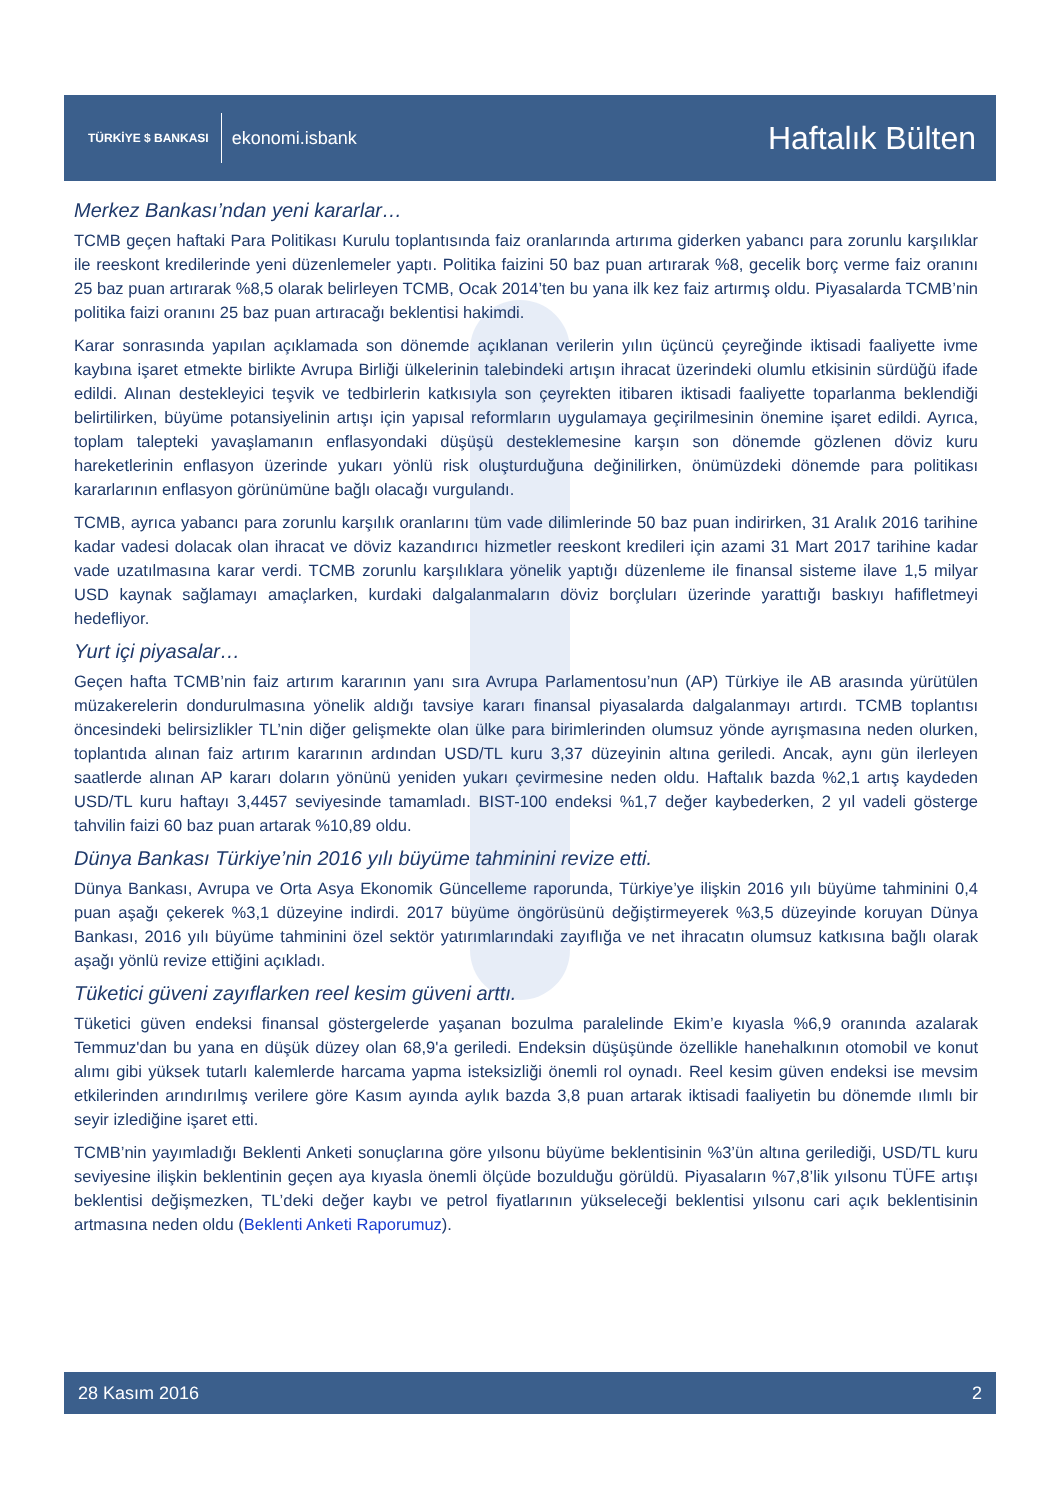TÜRKİYE $ BANKASI ekonomi.isbank
Haftalık Bülten
Merkez Bankası’ndan yeni kararlar…
TCMB geçen haftaki Para Politikası Kurulu toplantısında faiz oranlarında artırıma giderken yabancı para zorunlu karşılıklar ile reeskont kredilerinde yeni düzenlemeler yaptı. Politika faizini 50 baz puan artırarak %8, gecelik borç verme faiz oranını 25 baz puan artırarak %8,5 olarak belirleyen TCMB, Ocak 2014’ten bu yana ilk kez faiz artırmış oldu. Piyasalarda TCMB’nin politika faizi oranını 25 baz puan artıracağı beklentisi hakimdi.
Karar sonrasında yapılan açıklamada son dönemde açıklanan verilerin yılın üçüncü çeyreğinde iktisadi faaliyette ivme kaybına işaret etmekte birlikte Avrupa Birliği ülkelerinin talebindeki artışın ihracat üzerindeki olumlu etkisinin sürdüğü ifade edildi. Alınan destekleyici teşvik ve tedbirlerin katkısıyla son çeyrekten itibaren iktisadi faaliyette toparlanma beklendiği belirtilirken, büyüme potansiyelinin artışı için yapısal reformların uygulamaya geçirilmesinin önemine işaret edildi. Ayrıca, toplam talepteki yavaşlamanın enflasyondaki düşüşü desteklemesine karşın son dönemde gözlenen döviz kuru hareketlerinin enflasyon üzerinde yukarı yönlü risk oluşturduğuna değinilirken, önümüzdeki dönemde para politikası kararlarının enflasyon görünümüne bağlı olacağı vurgulandı.
TCMB, ayrıca yabancı para zorunlu karşılık oranlarını tüm vade dilimlerinde 50 baz puan indirirken, 31 Aralık 2016 tarihine kadar vadesi dolacak olan ihracat ve döviz kazandırıcı hizmetler reeskont kredileri için azami 31 Mart 2017 tarihine kadar vade uzatılmasına karar verdi. TCMB zorunlu karşılıklara yönelik yaptığı düzenleme ile finansal sisteme ilave 1,5 milyar USD kaynak sağlamayı amaçlarken, kurdaki dalgalanmaların döviz borçluları üzerinde yarattığı baskıyı hafifletmeyi hedefliyor.
Yurt içi piyasalar…
Geçen hafta TCMB’nin faiz artırım kararının yanı sıra Avrupa Parlamentosu’nun (AP) Türkiye ile AB arasında yürütülen müzakerelerin dondurulmasına yönelik aldığı tavsiye kararı finansal piyasalarda dalgalanmayı artırdı. TCMB toplantısı öncesindeki belirsizlikler TL’nin diğer gelişmekte olan ülke para birimlerinden olumsuz yönde ayrışmasına neden olurken, toplantıda alınan faiz artırım kararının ardından USD/TL kuru 3,37 düzeyinin altına geriledi. Ancak, aynı gün ilerleyen saatlerde alınan AP kararı doların yönünü yeniden yukarı çevirmesine neden oldu. Haftalık bazda %2,1 artış kaydeden USD/TL kuru haftayı 3,4457 seviyesinde tamamladı. BIST-100 endeksi %1,7 değer kaybederken, 2 yıl vadeli gösterge tahvilin faizi 60 baz puan artarak %10,89 oldu.
Dünya Bankası Türkiye’nin 2016 yılı büyüme tahminini revize etti.
Dünya Bankası, Avrupa ve Orta Asya Ekonomik Güncelleme raporunda, Türkiye’ye ilişkin 2016 yılı büyüme tahminini 0,4 puan aşağı çekerek %3,1 düzeyine indirdi. 2017 büyüme öngörüsünü değiştirmeyerek %3,5 düzeyinde koruyan Dünya Bankası, 2016 yılı büyüme tahminini özel sektör yatırımlarındaki zayıflığa ve net ihracatın olumsuz katkısına bağlı olarak aşağı yönlü revize ettiğini açıkladı.
Tüketici güveni zayıflarken reel kesim güveni arttı.
Tüketici güven endeksi finansal göstergelerde yaşanan bozulma paralelinde Ekim’e kıyasla %6,9 oranında azalarak Temmuz'dan bu yana en düşük düzey olan 68,9'a geriledi. Endeksin düşüşünde özellikle hanehalkının otomobil ve konut alımı gibi yüksek tutarlı kalemlerde harcama yapma isteksizliği önemli rol oynadı. Reel kesim güven endeksi ise mevsim etkilerinden arındırılmış verilere göre Kasım ayında aylık bazda 3,8 puan artarak iktisadi faaliyetin bu dönemde ılımlı bir seyir izlediğine işaret etti.
TCMB’nin yayımladığı Beklenti Anketi sonuçlarına göre yılsonu büyüme beklentisinin %3’ün altına gerilediği, USD/TL kuru seviyesine ilişkin beklentinin geçen aya kıyasla önemli ölçüde bozulduğu görüldü. Piyasaların %7,8’lik yılsonu TÜFE artışı beklentisi değişmezken, TL’deki değer kaybı ve petrol fiyatlarının yükseleceği beklentisi yılsonu cari açık beklentisinin artmasına neden oldu (Beklenti Anketi Raporumuz).
28 Kasım 2016 2